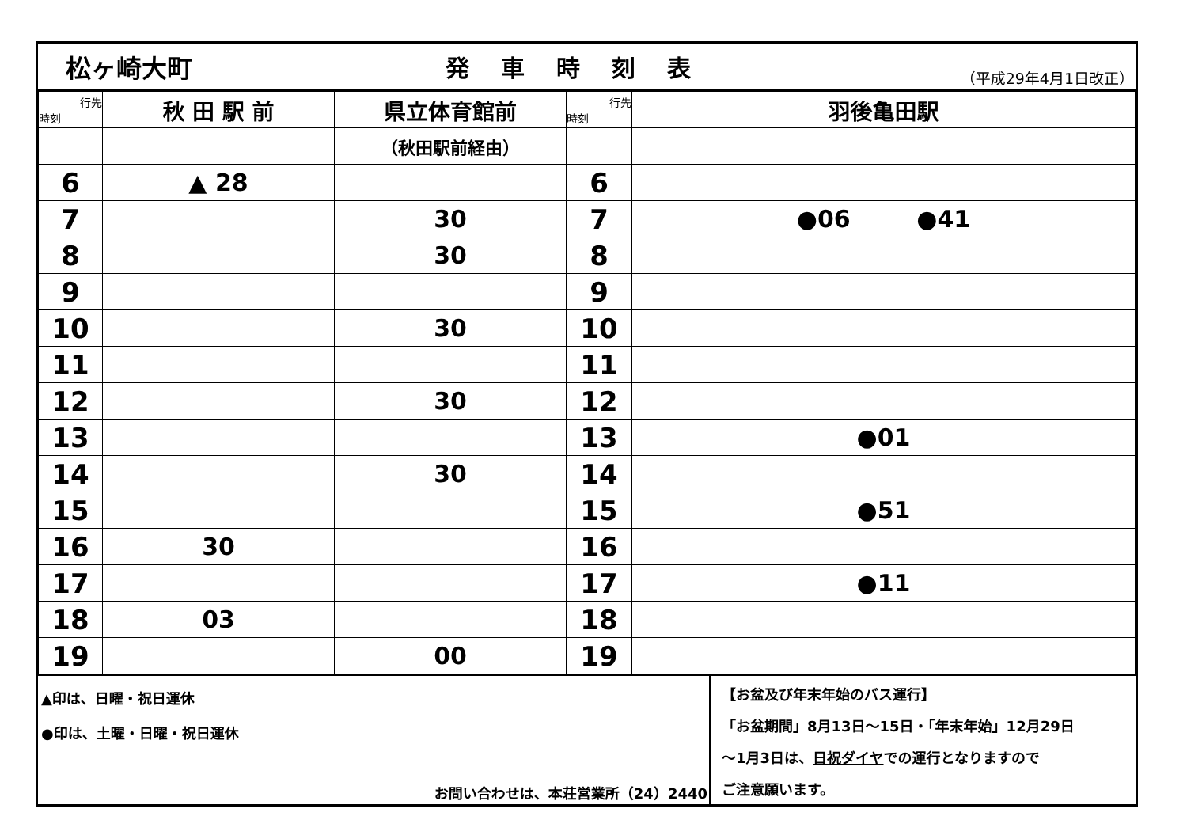松ヶ崎大町 発車時刻表
（平成29年4月1日改正）
| 行先 時刻 | 秋 田 駅 前 | 県立体育館前 | 行先 時刻 | 羽後亀田駅 |
| --- | --- | --- | --- | --- |
| | | （秋田駅前経由） | | |
| 6 | ▲ 28 | | 6 | |
| 7 | | 30 | 7 | ●06 ●41 |
| 8 | | 30 | 8 | |
| 9 | | | 9 | |
| 10 | | 30 | 10 | |
| 11 | | | 11 | |
| 12 | | 30 | 12 | |
| 13 | | | 13 | ●01 |
| 14 | | 30 | 14 | |
| 15 | | | 15 | ●51 |
| 16 | 30 | | 16 | |
| 17 | | | 17 | ●11 |
| 18 | 03 | | 18 | |
| 19 | | 00 | 19 | |
▲印は、日曜・祝日運休
●印は、土曜・日曜・祝日運休
お問い合わせは、本荘営業所（24）2440
【お盆及び年末年始のバス運行】
「お盆期間」8月13日～15日・「年末年始」12月29日
～1月3日は、日祝ダイヤでの運行となりますので
ご注意願います。